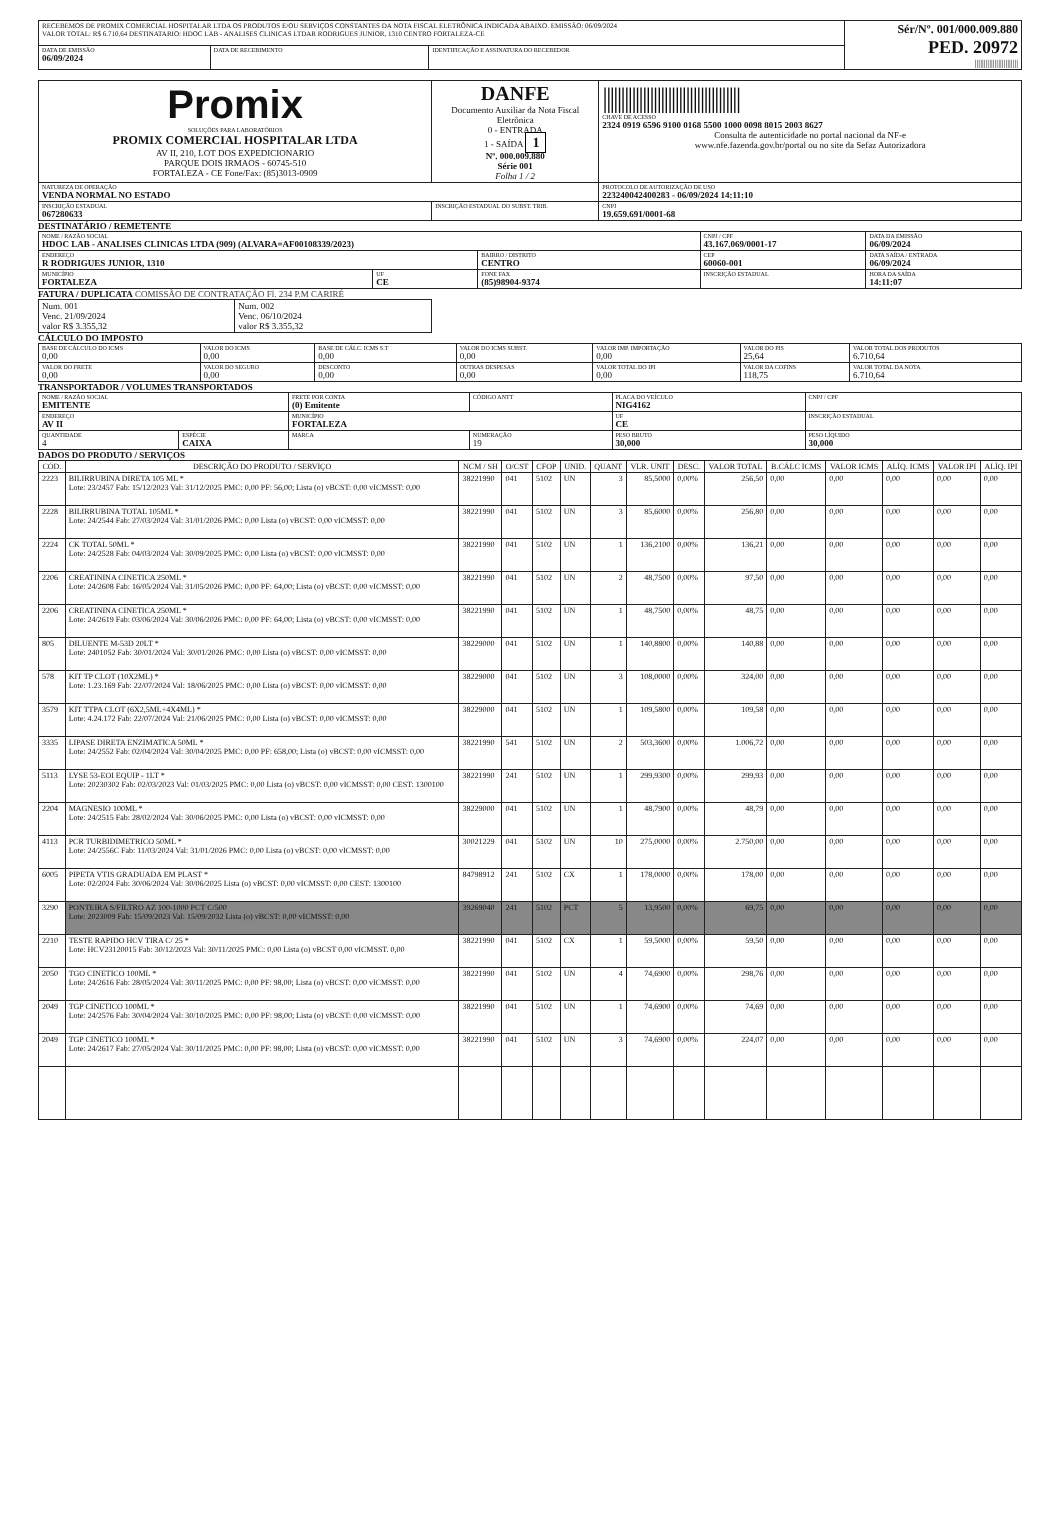| RECEBEMOS DE PROMIX COMERCIAL HOSPITALAR LTDA OS PRODUTOS E/OU SERVIÇOS CONSTANTES DA NOTA FISCAL ELETRÔNICA INDICADA ABAIXO. EMISSÃO: 06/09/2024 VALOR TOTAL: R$ 6.710,64 DESTINATARIO: HDOC LAB - ANALISES CLINICAS LTDAR RODRIGUES JUNIOR, 1310 CENTRO FORTALEZA-CE | | | Sér/Nº. 001/000.009.880 PED. 20972 //////////////////////// |
| DATA DE EMISSÃO 06/09/2024 | DATA DE RECEBIMENTO | IDENTIFICAÇÃO E ASSINATURA DO RECEBEDOR | |
| Promix SOLUÇÕES PARA LABORATÓRIOS PROMIX COMERCIAL HOSPITALAR LTDA AV II, 210, LOT DOS EXPEDICIONARIO PARQUE DOIS IRMAOS - 60745-510 FORTALEZA - CE Fone/Fax: (85)3013-0909 | DANFE Documento Auxiliar da Nota Fiscal Eletrônica 0 - ENTRADA 1 - SAÍDA 1 Nº. 000.009.880 Série 001 Folha 1 / 2 | ////////////////////////////////////// CHAVE DE ACESSO 2324 0919 6596 9100 0168 5500 1000 0098 8015 2003 8627 Consulta de autenticidade no portal nacional da NF-e www.nfe.fazenda.gov.br/portal ou no site da Sefaz Autorizadora |
| NATUREZA DE OPERAÇÃO VENDA NORMAL NO ESTADO | | PROTOCOLO DE AUTORIZAÇÃO DE USO 223240042400283 - 06/09/2024 14:11:10 |
| INSCRIÇÃO ESTADUAL 067280633 | INSCRIÇÃO ESTADUAL DO SUBST. TRIB. | CNPJ 19.659.691/0001-68 |
DESTINATÁRIO / REMETENTE
| NOME / RAZÃO SOCIAL HDOC LAB - ANALISES CLINICAS LTDA (909) (ALVARA=AF00108339/2023) | | | CNPJ / CPF 43.167.069/0001-17 | DATA DA EMISSÃO 06/09/2024 |
| ENDEREÇO R RODRIGUES JUNIOR, 1310 | | BAIRRO / DISTRITO CENTRO | CEP 60060-001 | DATA SAÍDA / ENTRADA 06/09/2024 |
| MUNICÍPIO FORTALEZA | UF CE | FONE FAX (85)98904-9374 | INSCRIÇÃO ESTADUAL | HORA DA SAÍDA 14:11:07 |
FATURA / DUPLICATA COMISSÃO DE CONTRATAÇÃO Fl. 234 P.M CARIRÉ
| Num. 001 Venc. 21/09/2024 valor R$ 3.355,32 | Num. 002 Venc. 06/10/2024 valor R$ 3.355,32 |
CÁLCULO DO IMPOSTO
| BASE DE CÁLCULO DO ICMS 0,00 | VALOR DO ICMS 0,00 | BASE DE CÁLC. ICMS S.T 0,00 | VALOR DO ICMS SUBST. 0,00 | VALOR IMP. IMPORTAÇÃO 0,00 | VALOR DO PIS 25,64 | VALOR TOTAL DOS PRODUTOS 6.710,64 |
| VALOR DO FRETE 0,00 | VALOR DO SEGURO 0,00 | DESCONTO 0,00 | OUTRAS DESPESAS 0,00 | VALOR TOTAL DO IPI 0,00 | VALOR DA COFINS 118,75 | VALOR TOTAL DA NOTA 6.710,64 |
TRANSPORTADOR / VOLUMES TRANSPORTADOS
| NOME / RAZÃO SOCIAL EMITENTE | | FRETE POR CONTA (0) Emitente | CÓDIGO ANTT | PLACA DO VEÍCULO NIG4162 | CNPJ / CPF |
| ENDEREÇO AV II | | MUNICÍPIO FORTALEZA | | UF CE | INSCRIÇÃO ESTADUAL |
| QUANTIDADE 4 | ESPÉCIE CAIXA | MARCA | NUMERAÇÃO 19 | PESO BRUTO 30,000 | PESO LÍQUIDO 30,000 |
DADOS DO PRODUTO / SERVIÇOS
| CÓD. | DESCRIÇÃO DO PRODUTO / SERVIÇO | NCM / SH | O/CST | CFOP | UNID. | QUANT | VLR. UNIT | DESC. | VALOR TOTAL | B.CÁLC ICMS | VALOR ICMS | ALÍQ. ICMS | VALOR IPI | ALÍQ. IPI |
| --- | --- | --- | --- | --- | --- | --- | --- | --- | --- | --- | --- | --- | --- | --- |
| 2223 | BILIRRUBINA DIRETA 105 ML * Lote: 23/2457 Fab: 15/12/2023 Val: 31/12/2025 PMC: 0,00 PF: 56,00; Lista (o) vBCST: 0,00 vICMSST: 0,00 | 38221990 | 041 | 5102 | UN | 3 | 85,5000 | 0,00% | 256,50 | 0,00 | 0,00 | 0,00 | 0,00 | 0,00 |
| 2228 | BILIRRUBINA TOTAL 105ML * Lote: 24/2544 Fab: 27/03/2024 Val: 31/01/2026 PMC: 0,00 Lista (o) vBCST: 0,00 vICMSST: 0,00 | 38221990 | 041 | 5102 | UN | 3 | 85,6000 | 0,00% | 256,80 | 0,00 | 0,00 | 0,00 | 0,00 | 0,00 |
| 2224 | CK TOTAL 50ML * Lote: 24/2528 Fab: 04/03/2024 Val: 30/09/2025 PMC: 0,00 Lista (o) vBCST: 0,00 vICMSST: 0,00 | 38221990 | 041 | 5102 | UN | 1 | 136,2100 | 0,00% | 136,21 | 0,00 | 0,00 | 0,00 | 0,00 | 0,00 |
| 2206 | CREATININA CINETICA 250ML * Lote: 24/2608 Fab: 16/05/2024 Val: 31/05/2026 PMC: 0,00 PF: 64,00; Lista (o) vBCST: 0,00 vICMSST: 0,00 | 38221990 | 041 | 5102 | UN | 2 | 48,7500 | 0,00% | 97,50 | 0,00 | 0,00 | 0,00 | 0,00 | 0,00 |
| 2206 | CREATININA CINETICA 250ML * Lote: 24/2619 Fab: 03/06/2024 Val: 30/06/2026 PMC: 0,00 PF: 64,00; Lista (o) vBCST: 0,00 vICMSST: 0,00 | 38221990 | 041 | 5102 | UN | 1 | 48,7500 | 0,00% | 48,75 | 0,00 | 0,00 | 0,00 | 0,00 | 0,00 |
| 805 | DILUENTE M-53D 20LT * Lote: 2401052 Fab: 30/01/2024 Val: 30/01/2026 PMC: 0,00 Lista (o) vBCST: 0,00 vICMSST: 0,00 | 38229000 | 041 | 5102 | UN | 1 | 140,8800 | 0,00% | 140,88 | 0,00 | 0,00 | 0,00 | 0,00 | 0,00 |
| 578 | KIT TP CLOT (10X2ML) * Lote: 1.23.169 Fab: 22/07/2024 Val: 18/06/2025 PMC: 0,00 Lista (o) vBCST: 0,00 vICMSST: 0,00 | 38229000 | 041 | 5102 | UN | 3 | 108,0000 | 0,00% | 324,00 | 0,00 | 0,00 | 0,00 | 0,00 | 0,00 |
| 3579 | KIT TTPA CLOT (6X2,5ML+4X4ML) * Lote: 4.24.172 Fab: 22/07/2024 Val: 21/06/2025 PMC: 0,00 Lista (o) vBCST: 0,00 vICMSST: 0,00 | 38229000 | 041 | 5102 | UN | 1 | 109,5800 | 0,00% | 109,58 | 0,00 | 0,00 | 0,00 | 0,00 | 0,00 |
| 3335 | LIPASE DIRETA ENZIMATICA 50ML * Lote: 24/2552 Fab: 02/04/2024 Val: 30/04/2025 PMC: 0,00 PF: 658,00; Lista (o) vBCST: 0,00 vICMSST: 0,00 | 38221990 | 541 | 5102 | UN | 2 | 503,3600 | 0,00% | 1.006,72 | 0,00 | 0,00 | 0,00 | 0,00 | 0,00 |
| 5113 | LYSE 53-EOI EQUIP - 1LT * Lote: 20230302 Fab: 02/03/2023 Val: 01/03/2025 PMC: 0,00 Lista (o) vBCST: 0,00 vICMSST: 0,00 CEST: 1300100 | 38221990 | 241 | 5102 | UN | 1 | 299,9300 | 0,00% | 299,93 | 0,00 | 0,00 | 0,00 | 0,00 | 0,00 |
| 2204 | MAGNESIO 100ML * Lote: 24/2515 Fab: 28/02/2024 Val: 30/06/2025 PMC: 0,00 Lista (o) vBCST: 0,00 vICMSST: 0,00 | 38229000 | 041 | 5102 | UN | 1 | 48,7900 | 0,00% | 48,79 | 0,00 | 0,00 | 0,00 | 0,00 | 0,00 |
| 4113 | PCR TURBIDIMETRICO 50ML * Lote: 24/2556C Fab: 11/03/2024 Val: 31/01/2026 PMC: 0,00 Lista (o) vBCST: 0,00 vICMSST: 0,00 | 30021229 | 041 | 5102 | UN | 10 | 275,0000 | 0,00% | 2.750,00 | 0,00 | 0,00 | 0,00 | 0,00 | 0,00 |
| 6005 | PIPETA VTIS GRADUADA EM PLAST * Lote: 02/2024 Fab: 30/06/2024 Val: 30/06/2025 Lista (o) vBCST: 0,00 vICMSST: 0,00 CEST: 1300100 | 84798912 | 241 | 5102 | CX | 1 | 178,0000 | 0,00% | 178,00 | 0,00 | 0,00 | 0,00 | 0,00 | 0,00 |
| 3290 | PONTEIRA S/FILTRO AZ 100-1000 PCT C/500 Lote: 2023009 Fab: 15/09/2023 Val: 15/09/2032 Lista (o) vBCST: 0,00 vICMSST: 0,00 | 39269040 | 241 | 5102 | PCT | 5 | 13,9500 | 0,00% | 69,75 | 0,00 | 0,00 | 0,00 | 0,00 | 0,00 |
| 2210 | TESTE RAPIDO HCV TIRA C/ 25 * Lote: HCV23120015 Fab: 30/12/2023 Val: 30/11/2025 PMC: 0,00 Lista (o) vBCST 0,00 vICMSST. 0,00 | 38221990 | 041 | 5102 | CX | 1 | 59,5000 | 0,00% | 59,50 | 0,00 | 0,00 | 0,00 | 0,00 | 0,00 |
| 2050 | TGO CINETICO 100ML * Lote: 24/2616 Fab: 28/05/2024 Val: 30/11/2025 PMC: 0,00 PF: 98,00; Lista (o) vBCST: 0,00 vICMSST: 0,00 | 38221990 | 041 | 5102 | UN | 4 | 74,6900 | 0,00% | 298,76 | 0,00 | 0,00 | 0,00 | 0,00 | 0,00 |
| 2049 | TGP CINETICO 100ML * Lote: 24/2576 Fab: 30/04/2024 Val: 30/10/2025 PMC: 0,00 PF: 98,00; Lista (o) vBCST: 0,00 vICMSST: 0,00 | 38221990 | 041 | 5102 | UN | 1 | 74,6900 | 0,00% | 74,69 | 0,00 | 0,00 | 0,00 | 0,00 | 0,00 |
| 2049 | TGP CINETICO 100ML * Lote: 24/2617 Fab: 27/05/2024 Val: 30/11/2025 PMC: 0,00 PF: 98,00; Lista (o) vBCST: 0,00 vICMSST: 0,00 | 38221990 | 041 | 5102 | UN | 3 | 74,6900 | 0,00% | 224,07 | 0,00 | 0,00 | 0,00 | 0,00 | 0,00 |